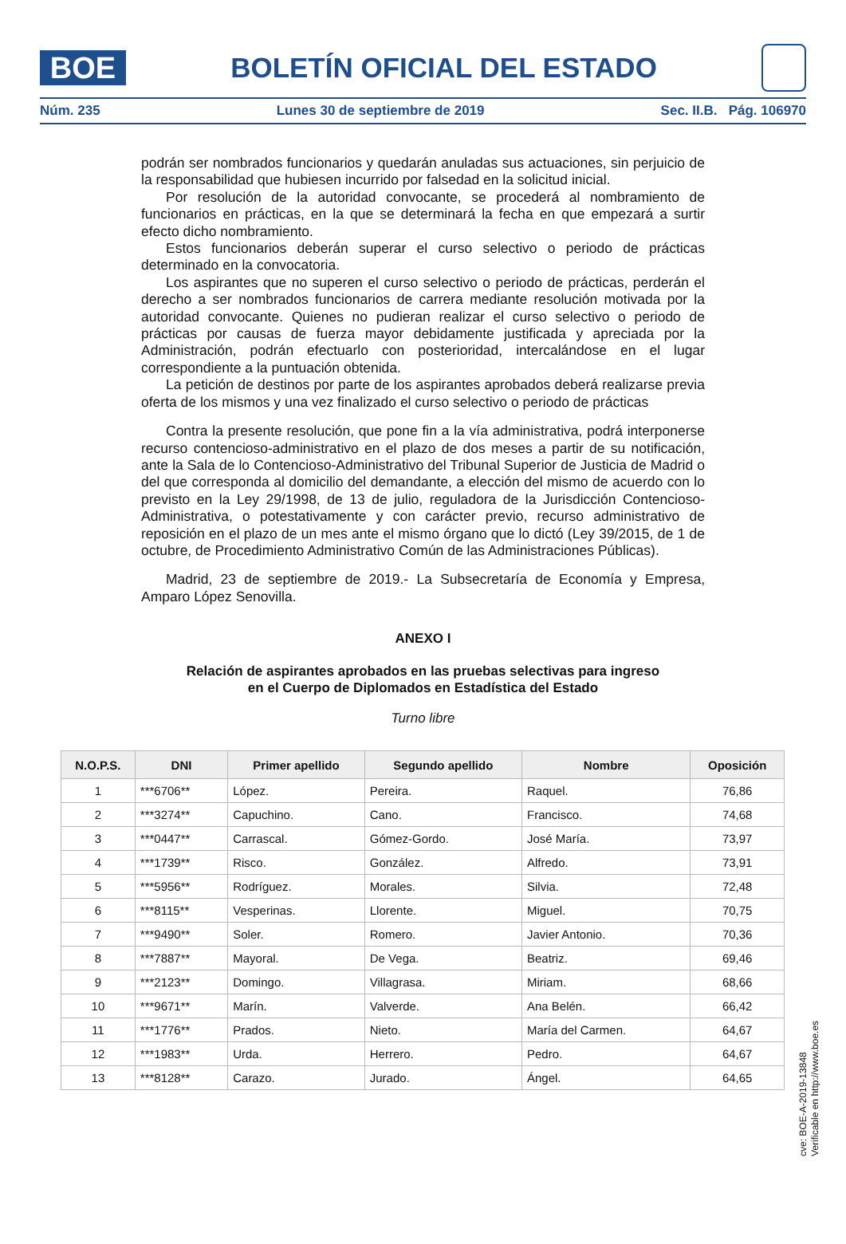BOE
BOLETÍN OFICIAL DEL ESTADO
Núm. 235 Lunes 30 de septiembre de 2019 Sec. II.B. Pág. 106970
podrán ser nombrados funcionarios y quedarán anuladas sus actuaciones, sin perjuicio de la responsabilidad que hubiesen incurrido por falsedad en la solicitud inicial.
Por resolución de la autoridad convocante, se procederá al nombramiento de funcionarios en prácticas, en la que se determinará la fecha en que empezará a surtir efecto dicho nombramiento.
Estos funcionarios deberán superar el curso selectivo o periodo de prácticas determinado en la convocatoria.
Los aspirantes que no superen el curso selectivo o periodo de prácticas, perderán el derecho a ser nombrados funcionarios de carrera mediante resolución motivada por la autoridad convocante. Quienes no pudieran realizar el curso selectivo o periodo de prácticas por causas de fuerza mayor debidamente justificada y apreciada por la Administración, podrán efectuarlo con posterioridad, intercalándose en el lugar correspondiente a la puntuación obtenida.
La petición de destinos por parte de los aspirantes aprobados deberá realizarse previa oferta de los mismos y una vez finalizado el curso selectivo o periodo de prácticas
Contra la presente resolución, que pone fin a la vía administrativa, podrá interponerse recurso contencioso-administrativo en el plazo de dos meses a partir de su notificación, ante la Sala de lo Contencioso-Administrativo del Tribunal Superior de Justicia de Madrid o del que corresponda al domicilio del demandante, a elección del mismo de acuerdo con lo previsto en la Ley 29/1998, de 13 de julio, reguladora de la Jurisdicción Contencioso-Administrativa, o potestativamente y con carácter previo, recurso administrativo de reposición en el plazo de un mes ante el mismo órgano que lo dictó (Ley 39/2015, de 1 de octubre, de Procedimiento Administrativo Común de las Administraciones Públicas).
Madrid, 23 de septiembre de 2019.- La Subsecretaría de Economía y Empresa, Amparo López Senovilla.
ANEXO I
Relación de aspirantes aprobados en las pruebas selectivas para ingreso
en el Cuerpo de Diplomados en Estadística del Estado
Turno libre
| N.O.P.S. | DNI | Primer apellido | Segundo apellido | Nombre | Oposición |
| --- | --- | --- | --- | --- | --- |
| 1 | ***6706** | López. | Pereira. | Raquel. | 76,86 |
| 2 | ***3274** | Capuchino. | Cano. | Francisco. | 74,68 |
| 3 | ***0447** | Carrascal. | Gómez-Gordo. | José María. | 73,97 |
| 4 | ***1739** | Risco. | González. | Alfredo. | 73,91 |
| 5 | ***5956** | Rodríguez. | Morales. | Silvia. | 72,48 |
| 6 | ***8115** | Vesperinas. | Llorente. | Miguel. | 70,75 |
| 7 | ***9490** | Soler. | Romero. | Javier Antonio. | 70,36 |
| 8 | ***7887** | Mayoral. | De Vega. | Beatriz. | 69,46 |
| 9 | ***2123** | Domingo. | Villagrasa. | Miriam. | 68,66 |
| 10 | ***9671** | Marín. | Valverde. | Ana Belén. | 66,42 |
| 11 | ***1776** | Prados. | Nieto. | María del Carmen. | 64,67 |
| 12 | ***1983** | Urda. | Herrero. | Pedro. | 64,67 |
| 13 | ***8128** | Carazo. | Jurado. | Ángel. | 64,65 |
cve: BOE-A-2019-13848
Verificable en http://www.boe.es